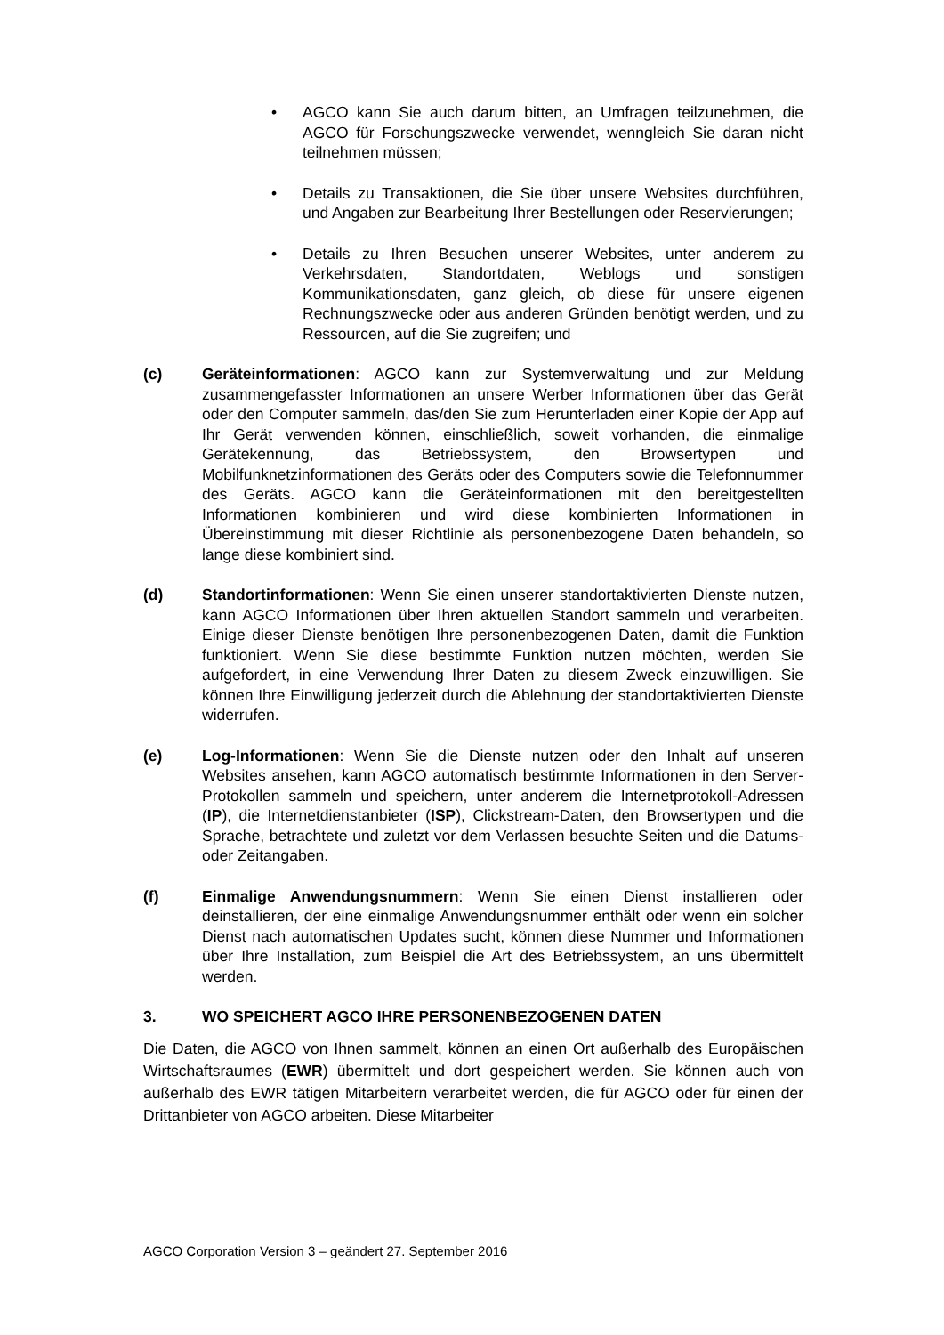• AGCO kann Sie auch darum bitten, an Umfragen teilzunehmen, die AGCO für Forschungszwecke verwendet, wenngleich Sie daran nicht teilnehmen müssen;
• Details zu Transaktionen, die Sie über unsere Websites durchführen, und Angaben zur Bearbeitung Ihrer Bestellungen oder Reservierungen;
• Details zu Ihren Besuchen unserer Websites, unter anderem zu Verkehrsdaten, Standortdaten, Weblogs und sonstigen Kommunikationsdaten, ganz gleich, ob diese für unsere eigenen Rechnungszwecke oder aus anderen Gründen benötigt werden, und zu Ressourcen, auf die Sie zugreifen; und
(c) Geräteinformationen: AGCO kann zur Systemverwaltung und zur Meldung zusammengefasster Informationen an unsere Werber Informationen über das Gerät oder den Computer sammeln, das/den Sie zum Herunterladen einer Kopie der App auf Ihr Gerät verwenden können, einschließlich, soweit vorhanden, die einmalige Gerätekennung, das Betriebssystem, den Browsertypen und Mobilfunknetzinformationen des Geräts oder des Computers sowie die Telefonnummer des Geräts. AGCO kann die Geräteinformationen mit den bereitgestellten Informationen kombinieren und wird diese kombinierten Informationen in Übereinstimmung mit dieser Richtlinie als personenbezogene Daten behandeln, so lange diese kombiniert sind.
(d) Standortinformationen: Wenn Sie einen unserer standortaktivierten Dienste nutzen, kann AGCO Informationen über Ihren aktuellen Standort sammeln und verarbeiten. Einige dieser Dienste benötigen Ihre personenbezogenen Daten, damit die Funktion funktioniert. Wenn Sie diese bestimmte Funktion nutzen möchten, werden Sie aufgefordert, in eine Verwendung Ihrer Daten zu diesem Zweck einzuwilligen. Sie können Ihre Einwilligung jederzeit durch die Ablehnung der standortaktivierten Dienste widerrufen.
(e) Log-Informationen: Wenn Sie die Dienste nutzen oder den Inhalt auf unseren Websites ansehen, kann AGCO automatisch bestimmte Informationen in den Server-Protokollen sammeln und speichern, unter anderem die Internetprotokoll-Adressen (IP), die Internetdienstanbieter (ISP), Clickstream-Daten, den Browsertypen und die Sprache, betrachtete und zuletzt vor dem Verlassen besuchte Seiten und die Datums- oder Zeitangaben.
(f) Einmalige Anwendungsnummern: Wenn Sie einen Dienst installieren oder deinstallieren, der eine einmalige Anwendungsnummer enthält oder wenn ein solcher Dienst nach automatischen Updates sucht, können diese Nummer und Informationen über Ihre Installation, zum Beispiel die Art des Betriebssystem, an uns übermittelt werden.
3. WO SPEICHERT AGCO IHRE PERSONENBEZOGENEN DATEN
Die Daten, die AGCO von Ihnen sammelt, können an einen Ort außerhalb des Europäischen Wirtschaftsraumes (EWR) übermittelt und dort gespeichert werden. Sie können auch von außerhalb des EWR tätigen Mitarbeitern verarbeitet werden, die für AGCO oder für einen der Drittanbieter von AGCO arbeiten. Diese Mitarbeiter
AGCO Corporation Version 3 – geändert 27. September 2016